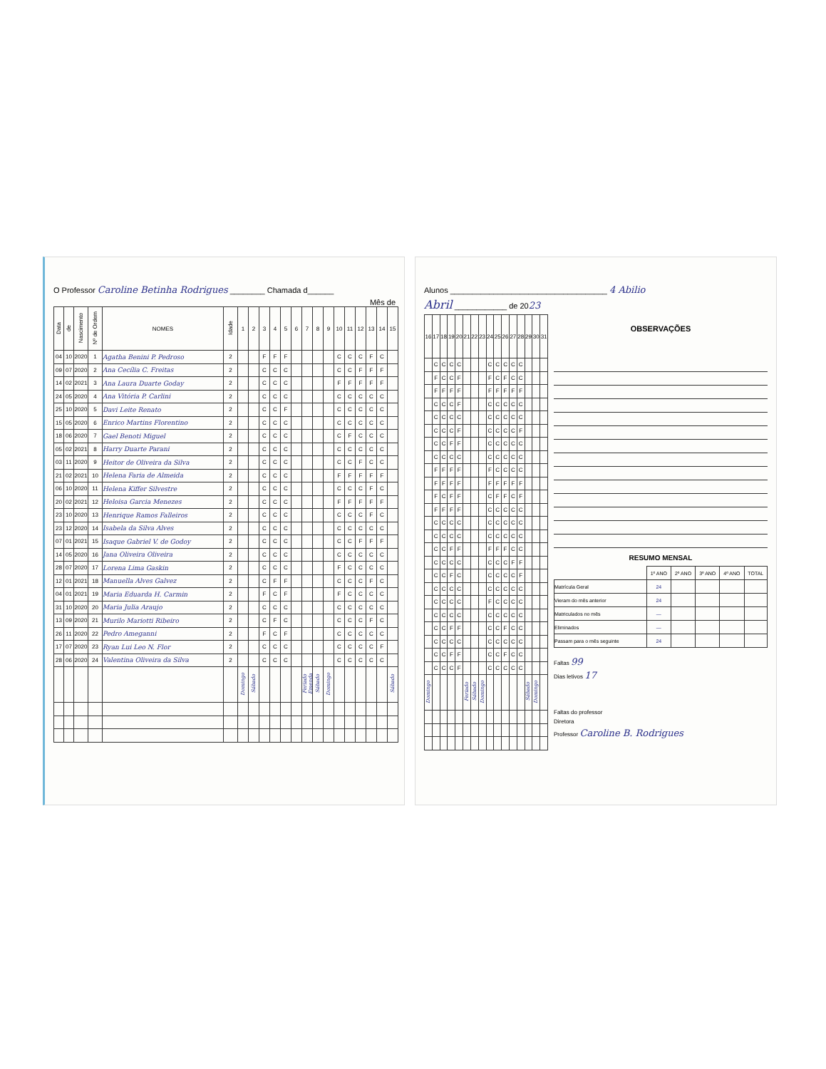O Professor Caroline Betinha Rodrigues ________ Chamada d______
Mês de
| Data | de | Nascimento | Nº de Ordem | NOMES | Idade | 1 | 2 | 3 | 4 | 5 | 6 | 7 | 8 | 9 | 10 | 11 | 12 | 13 | 14 | 15 |
| --- | --- | --- | --- | --- | --- | --- | --- | --- | --- | --- | --- | --- | --- | --- | --- | --- | --- | --- | --- | --- |
| 04 | 10 | 2020 | 1 | Agatha Benini P. Pedroso | 2 | | | F | F | F | | | | | C | C | C | F | C | |
| 09 | 07 | 2020 | 2 | Ana Cecília C. Freitas | 2 | | | C | C | C | | | | | C | C | F | F | F | |
| 14 | 02 | 2021 | 3 | Ana Laura Duarte Goday | 2 | | | C | C | C | | | | | F | F | F | F | F | |
| 24 | 05 | 2020 | 4 | Ana Vitória P. Carlini | 2 | | | C | C | C | | | | | C | C | C | C | C | |
| 25 | 10 | 2020 | 5 | Davi Leite Renato | 2 | | | C | C | F | | | | | C | C | C | C | C | |
| 15 | 05 | 2020 | 6 | Enrico Martins Florentino | 2 | | | C | C | C | | | | | C | C | C | C | C | |
| 18 | 06 | 2020 | 7 | Gael Benoti Miguel | 2 | | | C | C | C | | | | | C | F | C | C | C | |
| 05 | 02 | 2021 | 8 | Harry Duarte Parani | 2 | | | C | C | C | | | | | C | C | C | C | C | |
| 03 | 11 | 2020 | 9 | Heitor de Oliveira da Silva | 2 | | | C | C | C | | | | | C | C | F | C | C | |
| 21 | 02 | 2021 | 10 | Helena Faria de Almeida | 2 | | | C | C | C | | | | | F | F | F | F | F | |
| 06 | 10 | 2020 | 11 | Helena Kiffer Silvestre | 2 | | | C | C | C | | | | | C | C | C | F | C | |
| 20 | 02 | 2021 | 12 | Heloisa Garcia Menezes | 2 | | | C | C | C | | | | | F | F | F | F | F | |
| 23 | 10 | 2020 | 13 | Henrique Ramos Falleiros | 2 | | | C | C | C | | | | | C | C | C | F | C | |
| 23 | 12 | 2020 | 14 | Isabela da Silva Alves | 2 | | | C | C | C | | | | | C | C | C | C | C | |
| 07 | 01 | 2021 | 15 | Isaque Gabriel V. de Godoy | 2 | | | C | C | C | | | | | C | C | F | F | F | |
| 14 | 05 | 2020 | 16 | Jana Oliveira Oliveira | 2 | | | C | C | C | | | | | C | C | C | C | C | |
| 28 | 07 | 2020 | 17 | Lorena Lima Gaskin | 2 | | | C | C | C | | | | | F | C | C | C | C | |
| 12 | 01 | 2021 | 18 | Manuella Alves Galvez | 2 | | | C | F | F | | | | | C | C | C | F | C | |
| 04 | 01 | 2021 | 19 | Maria Eduarda H. Carmin | 2 | | | F | C | F | | | | | F | C | C | C | C | |
| 31 | 10 | 2020 | 20 | Maria Julia Araujo | 2 | | | C | C | C | | | | | C | C | C | C | C | |
| 13 | 09 | 2020 | 21 | Murilo Mariotti Ribeiro | 2 | | | C | F | C | | | | | C | C | C | F | C | |
| 26 | 11 | 2020 | 22 | Pedro Ameganni | 2 | | | F | C | F | | | | | C | C | C | C | C | |
| 17 | 07 | 2020 | 23 | Ryan Lui Leo N. Flor | 2 | | | C | C | C | | | | | C | C | C | C | F | |
| 28 | 06 | 2020 | 24 | Valentina Oliveira da Silva | 2 | | | C | C | C | | | | | C | C | C | C | C | |
| | | | | | | Domingo | Sábado | | | | | Feriado Emenda | Sábado | Domingo | | | | | | Sábado |
Alunos ____________________________________ 4 Abilio
Abril ____________ de 2023
| 16 | 17 | 18 | 19 | 20 | 21 | 22 | 23 | 24 | 25 | 26 | 27 | 28 | 29 | 30 | 31 |
| --- | --- | --- | --- | --- | --- | --- | --- | --- | --- | --- | --- | --- | --- | --- | --- |
| | C | C | C | C | | | | C | C | C | C | C | | | |
| | F | C | C | F | | | | F | C | F | C | C | | | |
| | F | F | F | F | | | | F | F | F | F | F | | | |
| | C | C | C | F | | | | C | C | C | C | C | | | |
| | C | C | C | C | | | | C | C | C | C | C | | | |
| | C | C | C | F | | | | C | C | C | C | F | | | |
| | C | C | F | F | | | | C | C | C | C | C | | | |
| | C | C | C | C | | | | C | C | C | C | C | | | |
| | F | F | F | F | | | | F | C | C | C | C | | | |
| | F | F | F | F | | | | F | F | F | F | F | | | |
| | F | C | F | F | | | | C | F | F | C | F | | | |
| | F | F | F | F | | | | C | C | C | C | C | | | |
| | C | C | C | C | | | | C | C | C | C | C | | | |
| | C | C | C | C | | | | C | C | C | C | C | | | |
| | C | C | F | F | | | | F | F | F | C | C | | | |
| | C | C | C | C | | | | C | C | C | F | F | | | |
| | C | C | F | C | | | | C | C | C | C | F | | | |
| | C | C | C | C | | | | C | C | C | C | C | | | |
| | C | C | C | C | | | | F | C | C | C | C | | | |
| | C | C | C | C | | | | C | C | C | C | C | | | |
| | C | C | F | F | | | | C | C | F | C | C | | | |
| | C | C | C | C | | | | C | C | C | C | C | | | |
| | C | C | F | F | | | | C | C | F | C | C | | | |
| | C | C | C | F | | | | C | C | C | C | C | | | |
| Domingo | | | | | Feriado | Sábado | Domingo | | | | | | Sábado | Domingo | |
OBSERVAÇÕES
RESUMO MENSAL
| | 1º ANO | 2º ANO | 3º ANO | 4º ANO | TOTAL |
| Matrícula Geral | 24 | | | | |
| Vieram do mês anterior | 24 | | | | |
| Matriculados no mês | — | | | | |
| Eliminados | — | | | | |
| Passam para o mês seguinte | 24 | | | | |
Faltas 99
Dias letivos 17
Faltas do professor
Diretora
Professor Caroline B. Rodrigues